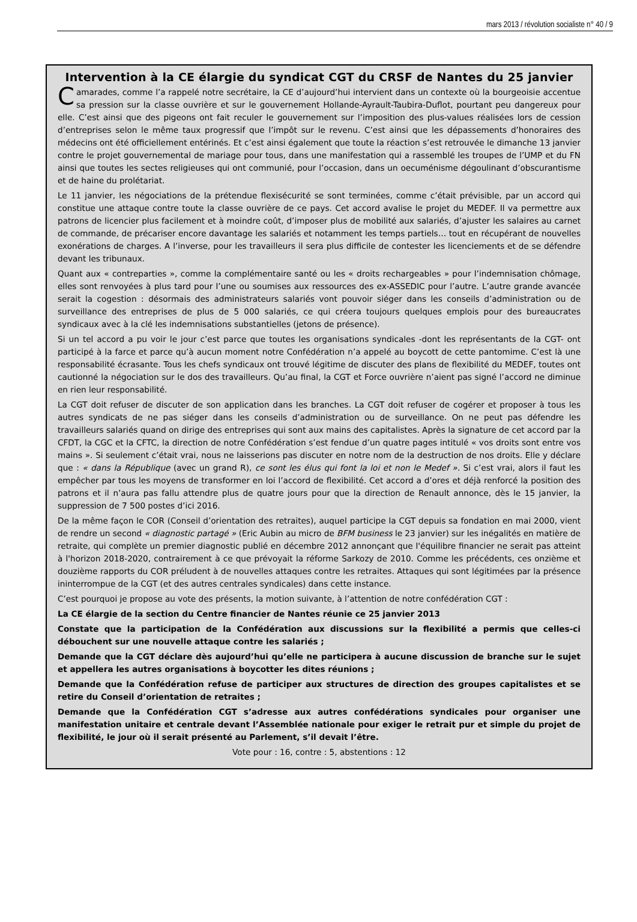mars 2013 / révolution socialiste n° 40 / 9
Intervention à la CE élargie du syndicat CGT du CRSF de Nantes du 25 janvier
Camarades, comme l’a rappelé notre secrétaire, la CE d’aujourd’hui intervient dans un contexte où la bourgeoisie accentue sa pression sur la classe ouvrière et sur le gouvernement Hollande-Ayrault-Taubira-Duflot, pourtant peu dangereux pour elle. C’est ainsi que des pigeons ont fait reculer le gouvernement sur l’imposition des plus-values réalisées lors de cession d’entreprises selon le même taux progressif que l’impôt sur le revenu. C’est ainsi que les dépassements d’honoraires des médecins ont été officiellement entérinés. Et c’est ainsi également que toute la réaction s’est retrouvée le dimanche 13 janvier contre le projet gouvernemental de mariage pour tous, dans une manifestation qui a rassemblé les troupes de l’UMP et du FN ainsi que toutes les sectes religieuses qui ont communié, pour l’occasion, dans un oecuménisme dégoulinant d’obscurantisme et de haine du prolétariat.
Le 11 janvier, les négociations de la prétendue flexisécurité se sont terminées, comme c’était prévisible, par un accord qui constitue une attaque contre toute la classe ouvrière de ce pays. Cet accord avalise le projet du MEDEF. Il va permettre aux patrons de licencier plus facilement et à moindre coût, d’imposer plus de mobilité aux salariés, d’ajuster les salaires au carnet de commande, de précariser encore davantage les salariés et notamment les temps partiels… tout en récupérant de nouvelles exonérations de charges. A l’inverse, pour les travailleurs il sera plus difficile de contester les licenciements et de se défendre devant les tribunaux.
Quant aux « contreparties », comme la complémentaire santé ou les « droits rechargeables » pour l’indemnisation chômage, elles sont renvoyées à plus tard pour l’une ou soumises aux ressources des ex-ASSEDIC pour l’autre. L’autre grande avancée serait la cogestion : désormais des administrateurs salariés vont pouvoir siéger dans les conseils d’administration ou de surveillance des entreprises de plus de 5 000 salariés, ce qui créera toujours quelques emplois pour des bureaucrates syndicaux avec à la clé les indemnisations substantielles (jetons de présence).
Si un tel accord a pu voir le jour c’est parce que toutes les organisations syndicales -dont les représentants de la CGT- ont participé à la farce et parce qu’à aucun moment notre Confédération n’a appelé au boycott de cette pantomime. C’est là une responsabilité écrasante. Tous les chefs syndicaux ont trouvé légitime de discuter des plans de flexibilité du MEDEF, toutes ont cautionné la négociation sur le dos des travailleurs. Qu’au final, la CGT et Force ouvrière n’aient pas signé l’accord ne diminue en rien leur responsabilité.
La CGT doit refuser de discuter de son application dans les branches. La CGT doit refuser de cogérer et proposer à tous les autres syndicats de ne pas siéger dans les conseils d’administration ou de surveillance. On ne peut pas défendre les travailleurs salariés quand on dirige des entreprises qui sont aux mains des capitalistes. Après la signature de cet accord par la CFDT, la CGC et la CFTC, la direction de notre Confédération s’est fendue d’un quatre pages intitulé « vos droits sont entre vos mains ». Si seulement c’était vrai, nous ne laisserions pas discuter en notre nom de la destruction de nos droits. Elle y déclare que : « dans la République (avec un grand R), ce sont les élus qui font la loi et non le Medef ». Si c’est vrai, alors il faut les empêcher par tous les moyens de transformer en loi l’accord de flexibilité. Cet accord a d’ores et déjà renforcé la position des patrons et il n’aura pas fallu attendre plus de quatre jours pour que la direction de Renault annonce, dès le 15 janvier, la suppression de 7 500 postes d’ici 2016.
De la même façon le COR (Conseil d’orientation des retraites), auquel participe la CGT depuis sa fondation en mai 2000, vient de rendre un second « diagnostic partagé » (Eric Aubin au micro de BFM business le 23 janvier) sur les inégalités en matière de retraite, qui complète un premier diagnostic publié en décembre 2012 annonçant que l'équilibre financier ne serait pas atteint à l'horizon 2018-2020, contrairement à ce que prévoyait la réforme Sarkozy de 2010. Comme les précédents, ces onzième et douzième rapports du COR préludent à de nouvelles attaques contre les retraites. Attaques qui sont légitimées par la présence ininterrompue de la CGT (et des autres centrales syndicales) dans cette instance.
C’est pourquoi je propose au vote des présents, la motion suivante, à l’attention de notre confédération CGT :
La CE élargie de la section du Centre financier de Nantes réunie ce 25 janvier 2013
Constate que la participation de la Confédération aux discussions sur la flexibilité a permis que celles-ci débouchent sur une nouvelle attaque contre les salariés ;
Demande que la CGT déclare dès aujourd’hui qu’elle ne participera à aucune discussion de branche sur le sujet et appellera les autres organisations à boycotter les dites réunions ;
Demande que la Confédération refuse de participer aux structures de direction des groupes capitalistes et se retire du Conseil d’orientation de retraites ;
Demande que la Confédération CGT s’adresse aux autres confédérations syndicales pour organiser une manifestation unitaire et centrale devant l’Assemblée nationale pour exiger le retrait pur et simple du projet de flexibilité, le jour où il serait présenté au Parlement, s’il devait l’être.
Vote pour : 16, contre : 5, abstentions : 12